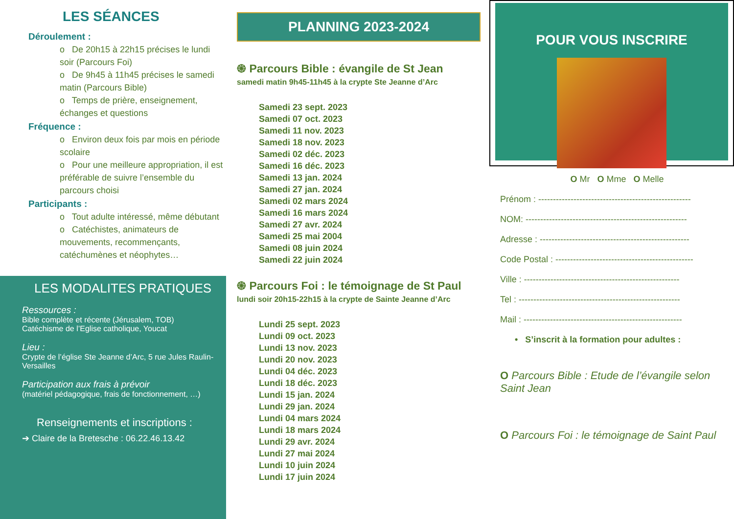LES SÉANCES
Déroulement :
o De 20h15 à 22h15 précises le lundi soir (Parcours Foi)
o De 9h45 à 11h45 précises le samedi matin (Parcours Bible)
o Temps de prière, enseignement, échanges et questions
Fréquence :
o Environ deux fois par mois en période scolaire
o Pour une meilleure appropriation, il est préférable de suivre l’ensemble du parcours choisi
Participants :
o Tout adulte intéressé, même débutant
o Catéchistes, animateurs de mouvements, recommençants, catéchumènes et néophytes…
LES MODALITES PRATIQUES
Ressources :
Bible complète et récente (Jérusalem, TOB)
Catéchisme de l’Eglise catholique, Youcat
Lieu :
Crypte de l’église Ste Jeanne d’Arc, 5 rue Jules Raulin-Versailles
Participation aux frais à prévoir
(matériel pédagogique, frais de fonctionnement, …)
Renseignements et inscriptions :
➔ Claire de la Bretesche : 06.22.46.13.42
PLANNING 2023-2024
֍ Parcours Bible : évangile de St Jean
samedi matin 9h45-11h45 à la crypte Ste Jeanne d’Arc
Samedi 23 sept. 2023
Samedi 07 oct. 2023
Samedi 11 nov. 2023
Samedi 18 nov. 2023
Samedi 02 déc. 2023
Samedi 16 déc. 2023
Samedi 13 jan. 2024
Samedi 27 jan. 2024
Samedi 02 mars 2024
Samedi 16 mars 2024
Samedi 27 avr. 2024
Samedi 25 mai 2004
Samedi 08 juin 2024
Samedi 22 juin 2024
֍ Parcours Foi : le témoignage de St Paul
lundi soir 20h15-22h15 à la crypte de Sainte Jeanne d’Arc
Lundi 25 sept. 2023
Lundi 09 oct. 2023
Lundi 13 nov. 2023
Lundi 20 nov. 2023
Lundi 04 déc. 2023
Lundi 18 déc. 2023
Lundi 15 jan. 2024
Lundi 29 jan. 2024
Lundi 04 mars 2024
Lundi 18 mars 2024
Lundi 29 avr. 2024
Lundi 27 mai 2024
Lundi 10 juin 2024
Lundi 17 juin 2024
POUR VOUS INSCRIRE
O Mr O Mme O Melle
Prénom : ----------------------------------------------------
NOM: -------------------------------------------------------
Adresse : ---------------------------------------------------
Code Postal : -----------------------------------------------
Ville : -----------------------------------------------------
Tel : -------------------------------------------------------
Mail : ------------------------------------------------------
• S’inscrit à la formation pour adultes :
O Parcours Bible : Etude de l’évangile selon Saint Jean
O Parcours Foi : le témoignage de Saint Paul